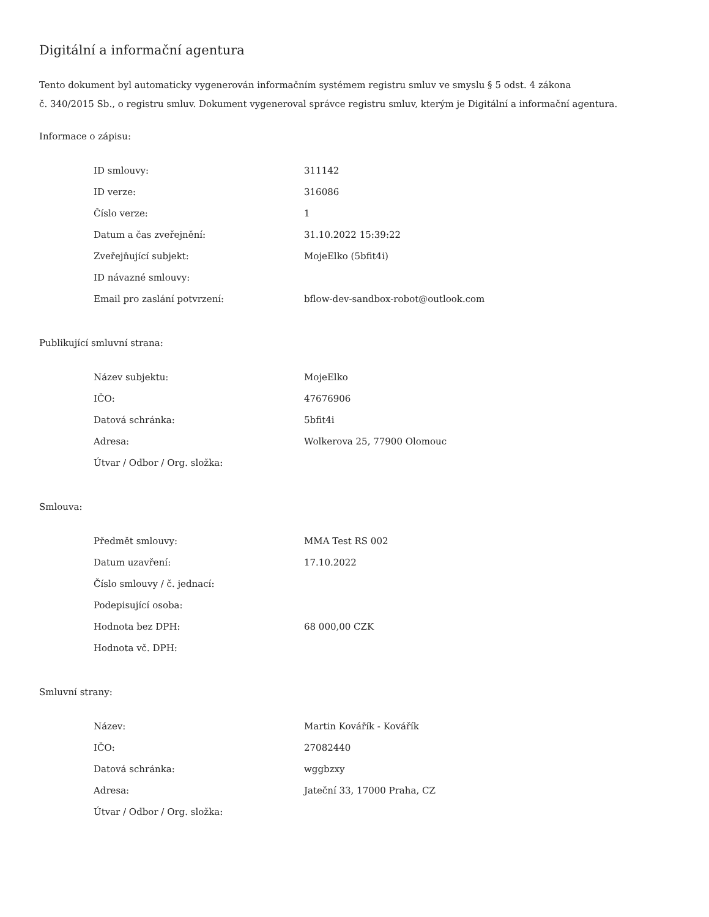Digitální a informační agentura
Tento dokument byl automaticky vygenerován informačním systémem registru smluv ve smyslu § 5 odst. 4 zákona
č. 340/2015 Sb., o registru smluv. Dokument vygeneroval správce registru smluv, kterým je Digitální a informační agentura.
Informace o zápisu:
| ID smlouvy: | 311142 |
| ID verze: | 316086 |
| Číslo verze: | 1 |
| Datum a čas zveřejnění: | 31.10.2022 15:39:22 |
| Zveřejňující subjekt: | MojeElko (5bfit4i) |
| ID návazné smlouvy: | |
| Email pro zaslání potvrzení: | bflow-dev-sandbox-robot@outlook.com |
Publikující smluvní strana:
| Název subjektu: | MojeElko |
| IČO: | 47676906 |
| Datová schránka: | 5bfit4i |
| Adresa: | Wolkerova 25, 77900 Olomouc |
| Útvar / Odbor / Org. složka: | |
Smlouva:
| Předmět smlouvy: | MMA Test RS 002 |
| Datum uzavření: | 17.10.2022 |
| Číslo smlouvy / č. jednací: | |
| Podepisující osoba: | |
| Hodnota bez DPH: | 68 000,00 CZK |
| Hodnota vč. DPH: | |
Smluvní strany:
| Název: | Martin Kovářík - Kovářík |
| IČO: | 27082440 |
| Datová schránka: | wggbzxy |
| Adresa: | Jateční 33, 17000 Praha, CZ |
| Útvar / Odbor / Org. složka: | |